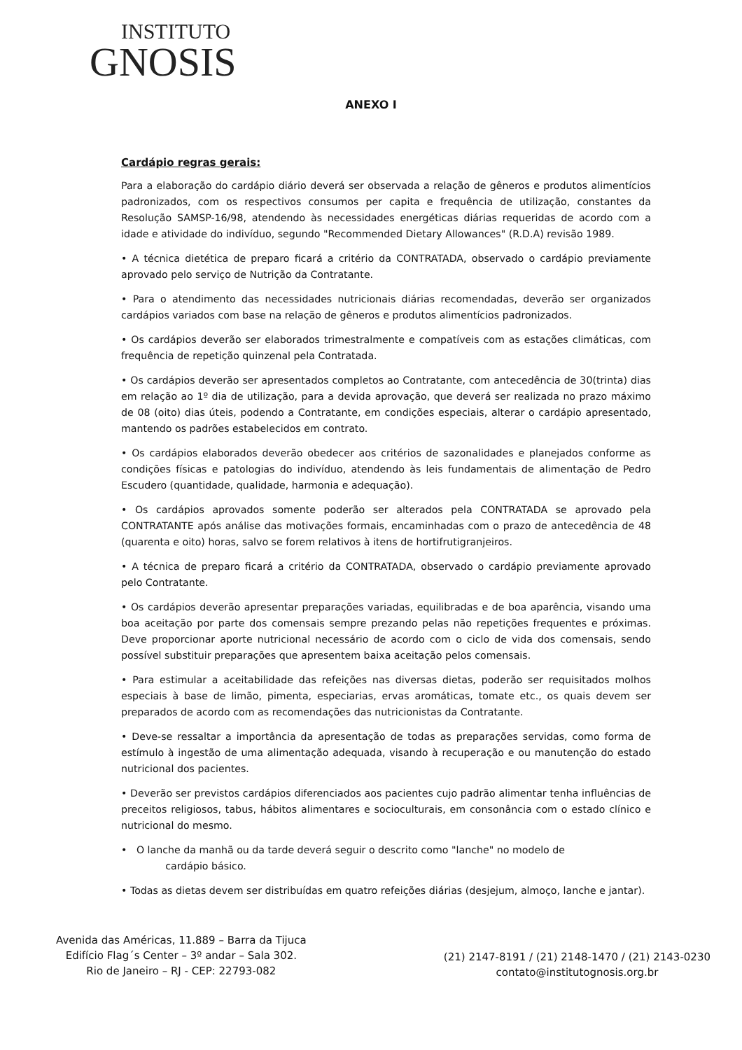INSTITUTO
GNOSIS
ANEXO I
Cardápio regras gerais:
Para a elaboração do cardápio diário deverá ser observada a relação de gêneros e produtos alimentícios padronizados, com os respectivos consumos per capita e frequência de utilização, constantes da Resolução SAMSP-16/98, atendendo às necessidades energéticas diárias requeridas de acordo com a idade e atividade do indivíduo, segundo "Recommended Dietary Allowances" (R.D.A) revisão 1989.
• A técnica dietética de preparo ficará a critério da CONTRATADA, observado o cardápio previamente aprovado pelo serviço de Nutrição da Contratante.
• Para o atendimento das necessidades nutricionais diárias recomendadas, deverão ser organizados cardápios variados com base na relação de gêneros e produtos alimentícios padronizados.
• Os cardápios deverão ser elaborados trimestralmente e compatíveis com as estações climáticas, com frequência de repetição quinzenal pela Contratada.
• Os cardápios deverão ser apresentados completos ao Contratante, com antecedência de 30(trinta) dias em relação ao 1º dia de utilização, para a devida aprovação, que deverá ser realizada no prazo máximo de 08 (oito) dias úteis, podendo a Contratante, em condições especiais, alterar o cardápio apresentado, mantendo os padrões estabelecidos em contrato.
• Os cardápios elaborados deverão obedecer aos critérios de sazonalidades e planejados conforme as condições físicas e patologias do indivíduo, atendendo às leis fundamentais de alimentação de Pedro Escudero (quantidade, qualidade, harmonia e adequação).
• Os cardápios aprovados somente poderão ser alterados pela CONTRATADA se aprovado pela CONTRATANTE após análise das motivações formais, encaminhadas com o prazo de antecedência de 48 (quarenta e oito) horas, salvo se forem relativos à itens de hortifrutigranjeiros.
• A técnica de preparo ficará a critério da CONTRATADA, observado o cardápio previamente aprovado pelo Contratante.
• Os cardápios deverão apresentar preparações variadas, equilibradas e de boa aparência, visando uma boa aceitação por parte dos comensais sempre prezando pelas não repetições frequentes e próximas. Deve proporcionar aporte nutricional necessário de acordo com o ciclo de vida dos comensais, sendo possível substituir preparações que apresentem baixa aceitação pelos comensais.
• Para estimular a aceitabilidade das refeições nas diversas dietas, poderão ser requisitados molhos especiais à base de limão, pimenta, especiarias, ervas aromáticas, tomate etc., os quais devem ser preparados de acordo com as recomendações das nutricionistas da Contratante.
• Deve-se ressaltar a importância da apresentação de todas as preparações servidas, como forma de estímulo à ingestão de uma alimentação adequada, visando à recuperação e ou manutenção do estado nutricional dos pacientes.
• Deverão ser previstos cardápios diferenciados aos pacientes cujo padrão alimentar tenha influências de preceitos religiosos, tabus, hábitos alimentares e socioculturais, em consonância com o estado clínico e nutricional do mesmo.
• O lanche da manhã ou da tarde deverá seguir o descrito como "lanche" no modelo de
cardápio básico.
• Todas as dietas devem ser distribuídas em quatro refeições diárias (desjejum, almoço, lanche e jantar).
Avenida das Américas, 11.889 – Barra da Tijuca
Edifício Flag´s Center – 3º andar – Sala 302.
Rio de Janeiro – RJ - CEP: 22793-082
(21) 2147-8191 / (21) 2148-1470 / (21) 2143-0230
contato@institutognosis.org.br